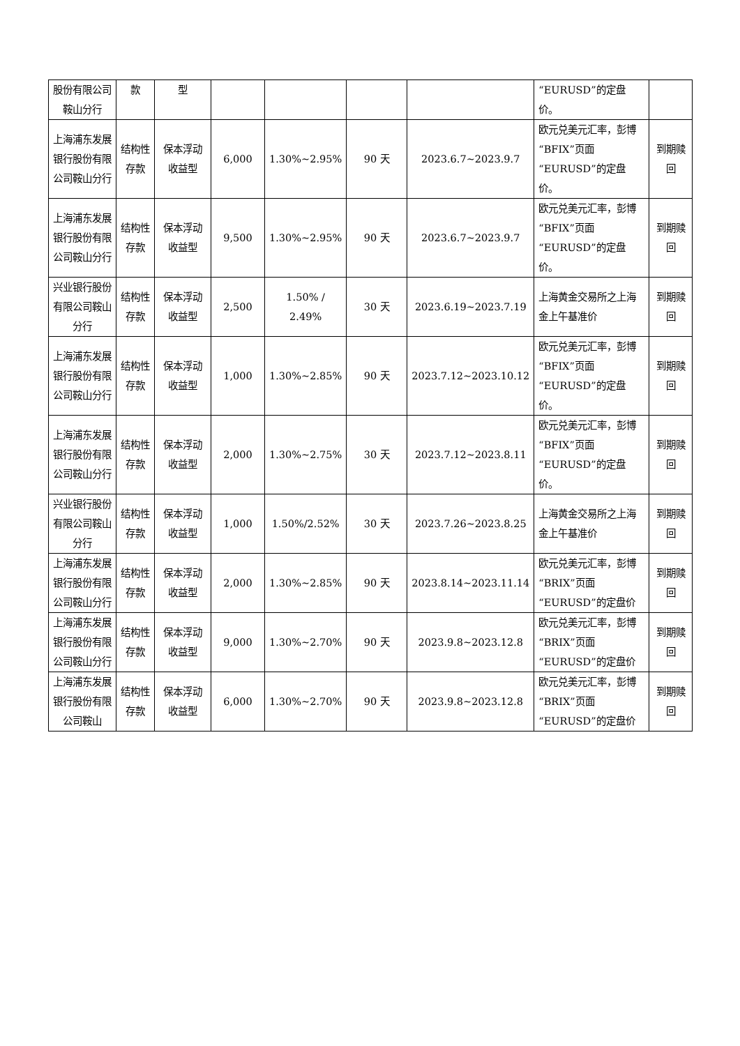| 股份有限公司鞍山分行 | 款 | 型 | | | | | “EURUSD”的定盘价。 | |
| 上海浦东发展银行股份有限公司鞍山分行 | 结构性存款 | 保本浮动收益型 | 6,000 | 1.30%~2.95% | 90 天 | 2023.6.7~2023.9.7 | 欧元兑美元汇率，彭博“BFIX”页面“EURUSD”的定盘价。 | 到期赎回 |
| 上海浦东发展银行股份有限公司鞍山分行 | 结构性存款 | 保本浮动收益型 | 9,500 | 1.30%~2.95% | 90 天 | 2023.6.7~2023.9.7 | 欧元兑美元汇率，彭博“BFIX”页面“EURUSD”的定盘价。 | 到期赎回 |
| 兴业银行股份有限公司鞍山分行 | 结构性存款 | 保本浮动收益型 | 2,500 | 1.50% / 2.49% | 30 天 | 2023.6.19~2023.7.19 | 上海黄金交易所之上海金上午基准价 | 到期赎回 |
| 上海浦东发展银行股份有限公司鞍山分行 | 结构性存款 | 保本浮动收益型 | 1,000 | 1.30%~2.85% | 90 天 | 2023.7.12~2023.10.12 | 欧元兑美元汇率，彭博“BFIX”页面“EURUSD”的定盘价。 | 到期赎回 |
| 上海浦东发展银行股份有限公司鞍山分行 | 结构性存款 | 保本浮动收益型 | 2,000 | 1.30%~2.75% | 30 天 | 2023.7.12~2023.8.11 | 欧元兑美元汇率，彭博“BFIX”页面“EURUSD”的定盘价。 | 到期赎回 |
| 兴业银行股份有限公司鞍山分行 | 结构性存款 | 保本浮动收益型 | 1,000 | 1.50%/2.52% | 30 天 | 2023.7.26~2023.8.25 | 上海黄金交易所之上海金上午基准价 | 到期赎回 |
| 上海浦东发展银行股份有限公司鞍山分行 | 结构性存款 | 保本浮动收益型 | 2,000 | 1.30%~2.85% | 90 天 | 2023.8.14~2023.11.14 | 欧元兑美元汇率，彭博“BRIX”页面“EURUSD”的定盘价 | 到期赎回 |
| 上海浦东发展银行股份有限公司鞍山分行 | 结构性存款 | 保本浮动收益型 | 9,000 | 1.30%~2.70% | 90 天 | 2023.9.8~2023.12.8 | 欧元兑美元汇率，彭博“BRIX”页面“EURUSD”的定盘价 | 到期赎回 |
| 上海浦东发展银行股份有限公司鞍山 | 结构性存款 | 保本浮动收益型 | 6,000 | 1.30%~2.70% | 90 天 | 2023.9.8~2023.12.8 | 欧元兑美元汇率，彭博“BRIX”页面“EURUSD”的定盘价 | 到期赎回 |